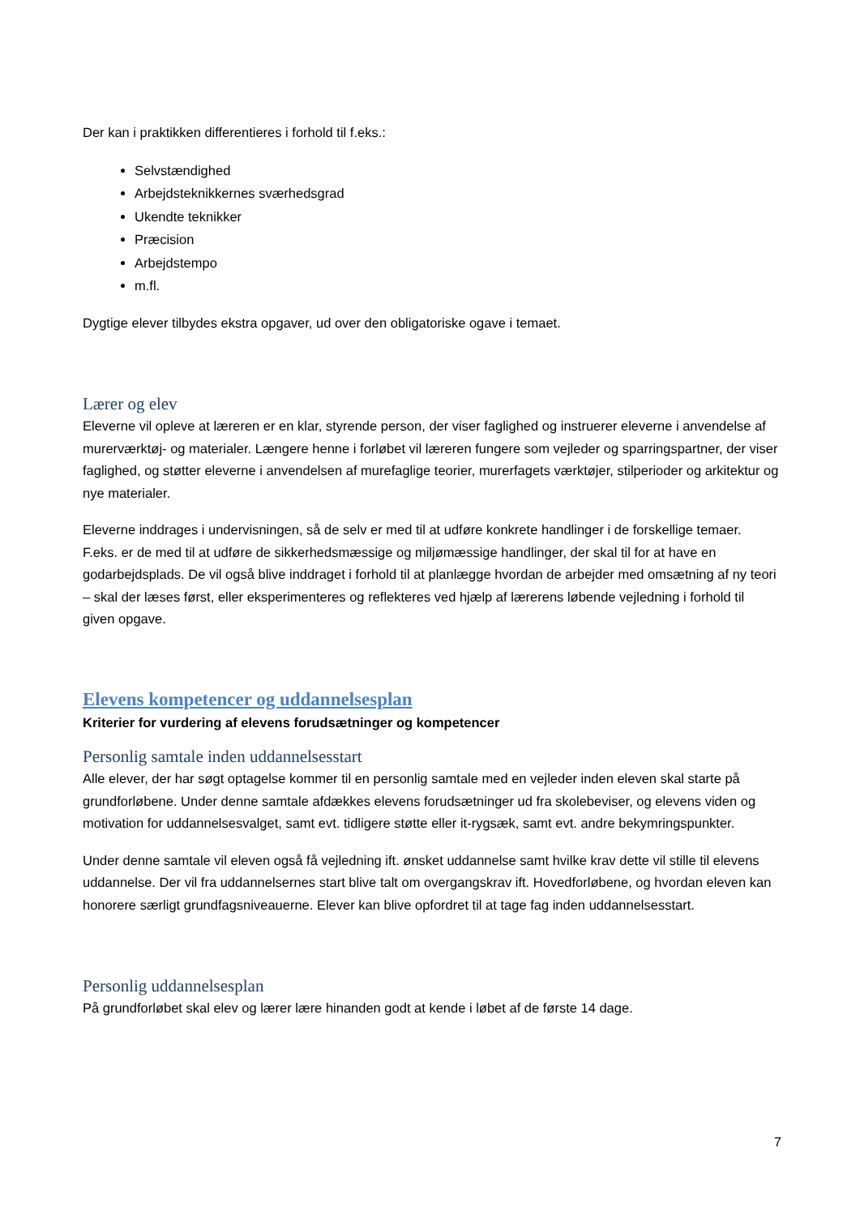Der kan i praktikken differentieres i forhold til f.eks.:
Selvstændighed
Arbejdsteknikkernes sværhedsgrad
Ukendte teknikker
Præcision
Arbejdstempo
m.fl.
Dygtige elever tilbydes ekstra opgaver, ud over den obligatoriske ogave i temaet.
Lærer og elev
Eleverne vil opleve at læreren er en klar, styrende person, der viser faglighed og instruerer eleverne i anvendelse af murerværktøj- og materialer. Længere henne i forløbet vil læreren fungere som vejleder og sparringspartner, der viser faglighed, og støtter eleverne i anvendelsen af murefaglige teorier, murerfagets værktøjer, stilperioder og arkitektur og nye materialer.
Eleverne inddrages i undervisningen, så de selv er med til at udføre konkrete handlinger i de forskellige temaer. F.eks. er de med til at udføre de sikkerhedsmæssige og miljømæssige handlinger, der skal til for at have en godarbejdsplads. De vil også blive inddraget i forhold til at planlægge hvordan de arbejder med omsætning af ny teori – skal der læses først, eller eksperimenteres og reflekteres ved hjælp af lærerens løbende vejledning i forhold til given opgave.
Elevens kompetencer og uddannelsesplan
Kriterier for vurdering af elevens forudsætninger og kompetencer
Personlig samtale inden uddannelsesstart
Alle elever, der har søgt optagelse kommer til en personlig samtale med en vejleder inden eleven skal starte på grundforløbene. Under denne samtale afdækkes elevens forudsætninger ud fra skolebeviser, og elevens viden og motivation for uddannelsesvalget, samt evt. tidligere støtte eller it-rygsæk, samt evt. andre bekymringspunkter.
Under denne samtale vil eleven også få vejledning ift. ønsket uddannelse samt hvilke krav dette vil stille til elevens uddannelse. Der vil fra uddannelsernes start blive talt om overgangskrav ift. Hovedforløbene, og hvordan eleven kan honorere særligt grundfagsniveauerne. Elever kan blive opfordret til at tage fag inden uddannelsesstart.
Personlig uddannelsesplan
På grundforløbet skal elev og lærer lære hinanden godt at kende i løbet af de første 14 dage.
7